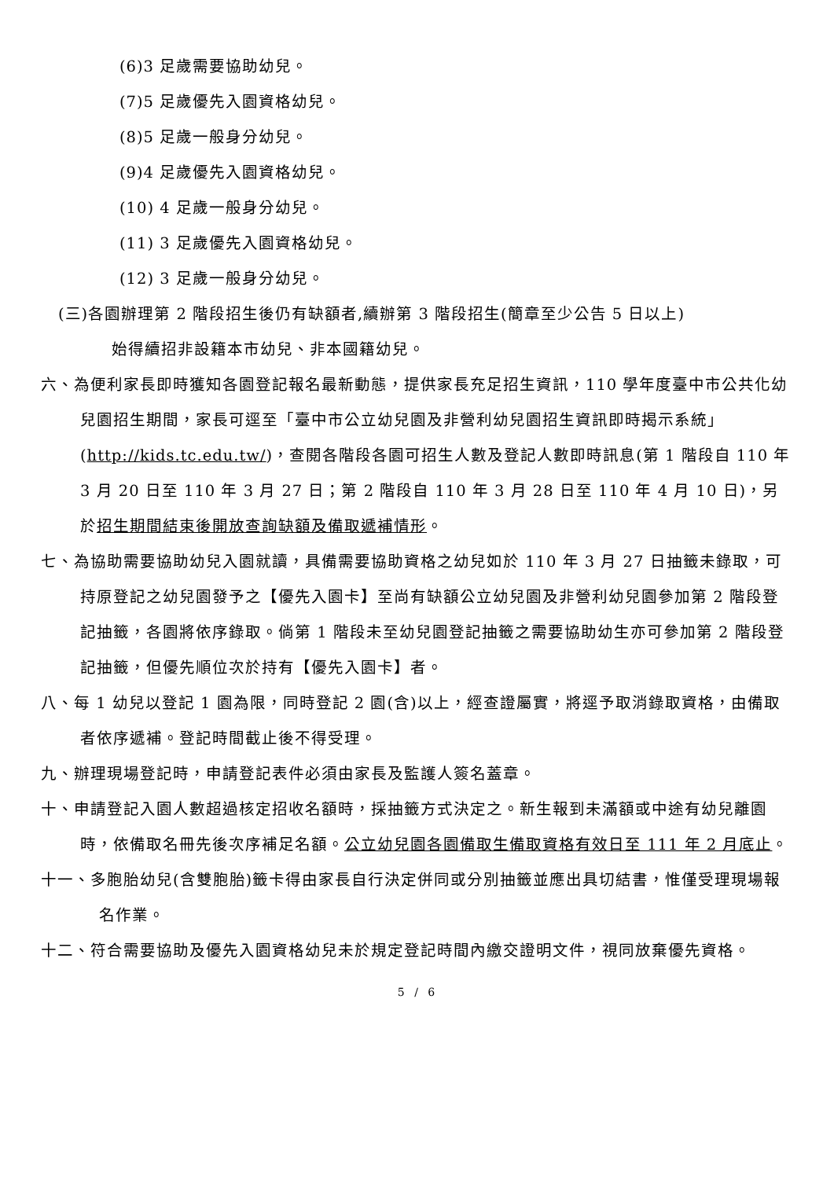(6)3 足歲需要協助幼兒。
(7)5 足歲優先入園資格幼兒。
(8)5 足歲一般身分幼兒。
(9)4 足歲優先入園資格幼兒。
(10) 4 足歲一般身分幼兒。
(11) 3 足歲優先入園資格幼兒。
(12) 3 足歲一般身分幼兒。
(三)各園辦理第 2 階段招生後仍有缺額者,續辦第 3 階段招生(簡章至少公告 5 日以上)
始得續招非設籍本市幼兒、非本國籍幼兒。
六、為便利家長即時獲知各園登記報名最新動態，提供家長充足招生資訊，110 學年度臺中市公共化幼兒園招生期間，家長可逕至「臺中市公立幼兒園及非營利幼兒園招生資訊即時揭示系統」(http://kids.tc.edu.tw/)，查閱各階段各園可招生人數及登記人數即時訊息(第 1 階段自 110 年 3 月 20 日至 110 年 3 月 27 日；第 2 階段自 110 年 3 月 28 日至 110 年 4 月 10 日)，另於招生期間結束後開放查詢缺額及備取遞補情形。
七、為協助需要協助幼兒入園就讀，具備需要協助資格之幼兒如於 110 年 3 月 27 日抽籤未錄取，可持原登記之幼兒園發予之【優先入園卡】至尚有缺額公立幼兒園及非營利幼兒園參加第 2 階段登記抽籤，各園將依序錄取。倘第 1 階段未至幼兒園登記抽籤之需要協助幼生亦可參加第 2 階段登記抽籤，但優先順位次於持有【優先入園卡】者。
八、每 1 幼兒以登記 1 園為限，同時登記 2 園(含)以上，經查證屬實，將逕予取消錄取資格，由備取者依序遞補。登記時間截止後不得受理。
九、辦理現場登記時，申請登記表件必須由家長及監護人簽名蓋章。
十、申請登記入園人數超過核定招收名額時，採抽籤方式決定之。新生報到未滿額或中途有幼兒離園時，依備取名冊先後次序補足名額。公立幼兒園各園備取生備取資格有效日至 111 年 2 月底止。
十一、多胞胎幼兒(含雙胞胎)籤卡得由家長自行決定併同或分別抽籤並應出具切結書，惟僅受理現場報名作業。
十二、符合需要協助及優先入園資格幼兒未於規定登記時間內繳交證明文件，視同放棄優先資格。
5 / 6